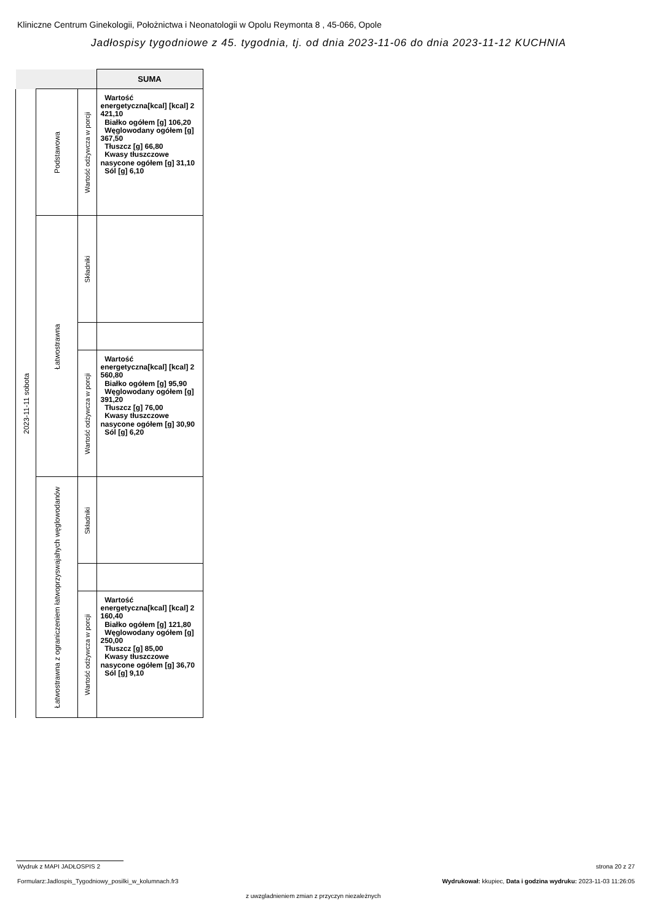Kliniczne Centrum Ginekologii, Położnictwa i Neonatologii w Opolu Reymonta 8 , 45-066, Opole
Jadłospisy tygodniowe z 45. tygodnia, tj. od dnia 2023-11-06 do dnia 2023-11-12 KUCHNIA
| | | | SUMA |
| --- | --- | --- | --- |
| 2023-11-11 sobota | Podstawowa | Wartość odżywcza w porcji | Wartość energetyczna[kcal] [kcal] 2 421,10 Białko ogółem [g] 106,20 Węglowodany ogółem [g] 367,50 Tłuszcz [g] 66,80 Kwasy tłuszczowe nasycone ogółem [g] 31,10 Sól [g] 6,10 |
| | Łatwostrawna | Składniki | |
| | | Wartość odżywcza w porcji | Wartość energetyczna[kcal] [kcal] 2 560,80 Białko ogółem [g] 95,90 Węglowodany ogółem [g] 391,20 Tłuszcz [g] 76,00 Kwasy tłuszczowe nasycone ogółem [g] 30,90 Sól [g] 6,20 |
| | Łatwostrawna z ograniczeniem łatwoprzyswajahych węglowodanów | Składniki | |
| | | Wartość odżywcza w porcji | Wartość energetyczna[kcal] [kcal] 2 160,40 Białko ogółem [g] 121,80 Węglowodany ogółem [g] 250,00 Tłuszcz [g] 85,00 Kwasy tłuszczowe nasycone ogółem [g] 36,70 Sól [g] 9,10 |
Wydruk z MAPI JADŁOSPIS 2 strona 20 z 27
Formularz:Jadlospis_Tygodniowy_posilki_w_kolumnach.fr3
Wydrukował: kkupiec, Data i godzina wydruku: 2023-11-03 11:26:05
z uwzgladnieniem zmian z przyczyn niezależnych